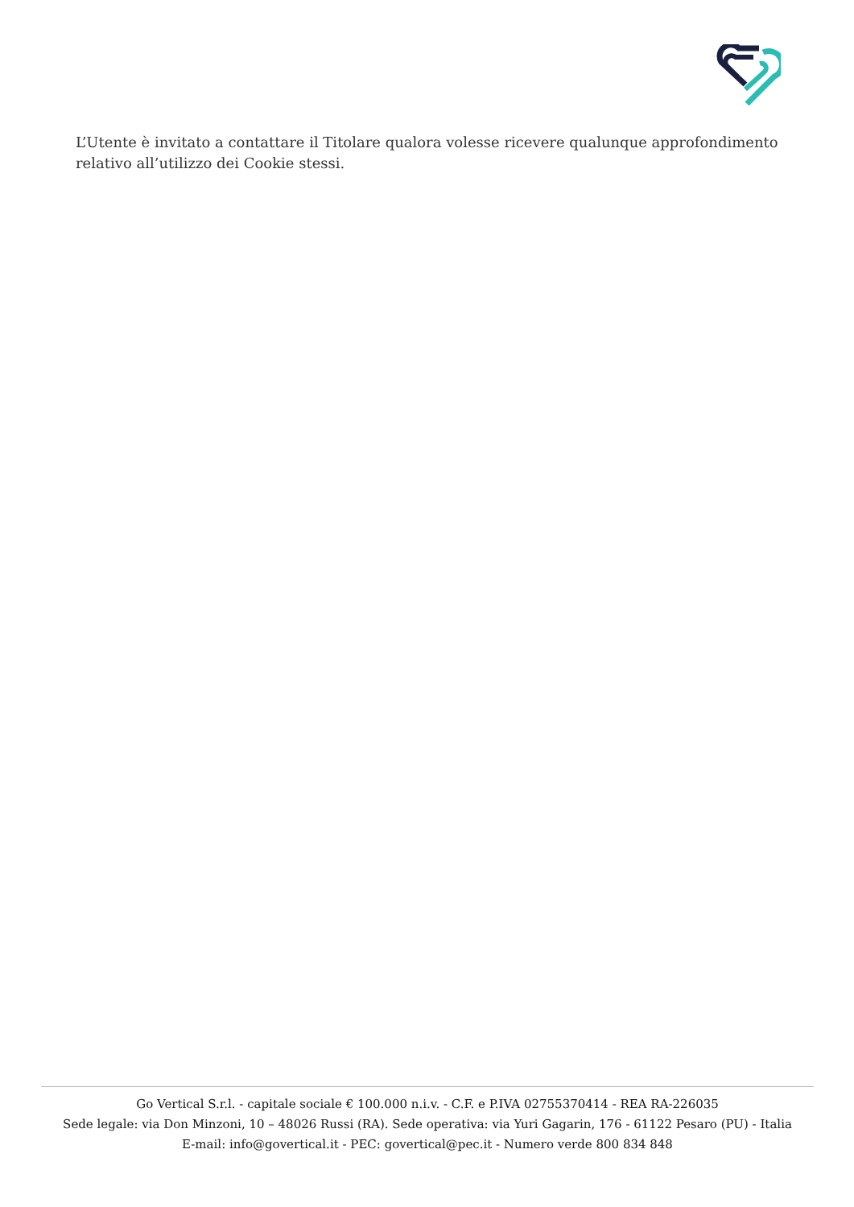L’Utente è invitato a contattare il Titolare qualora volesse ricevere qualunque approfondimento relativo all’utilizzo dei Cookie stessi.
Go Vertical S.r.l. - capitale sociale € 100.000 n.i.v. - C.F. e P.IVA 02755370414 - REA RA-226035
Sede legale: via Don Minzoni, 10 – 48026 Russi (RA). Sede operativa: via Yuri Gagarin, 176 - 61122 Pesaro (PU) - Italia
E-mail: info@govertical.it - PEC: govertical@pec.it - Numero verde 800 834 848